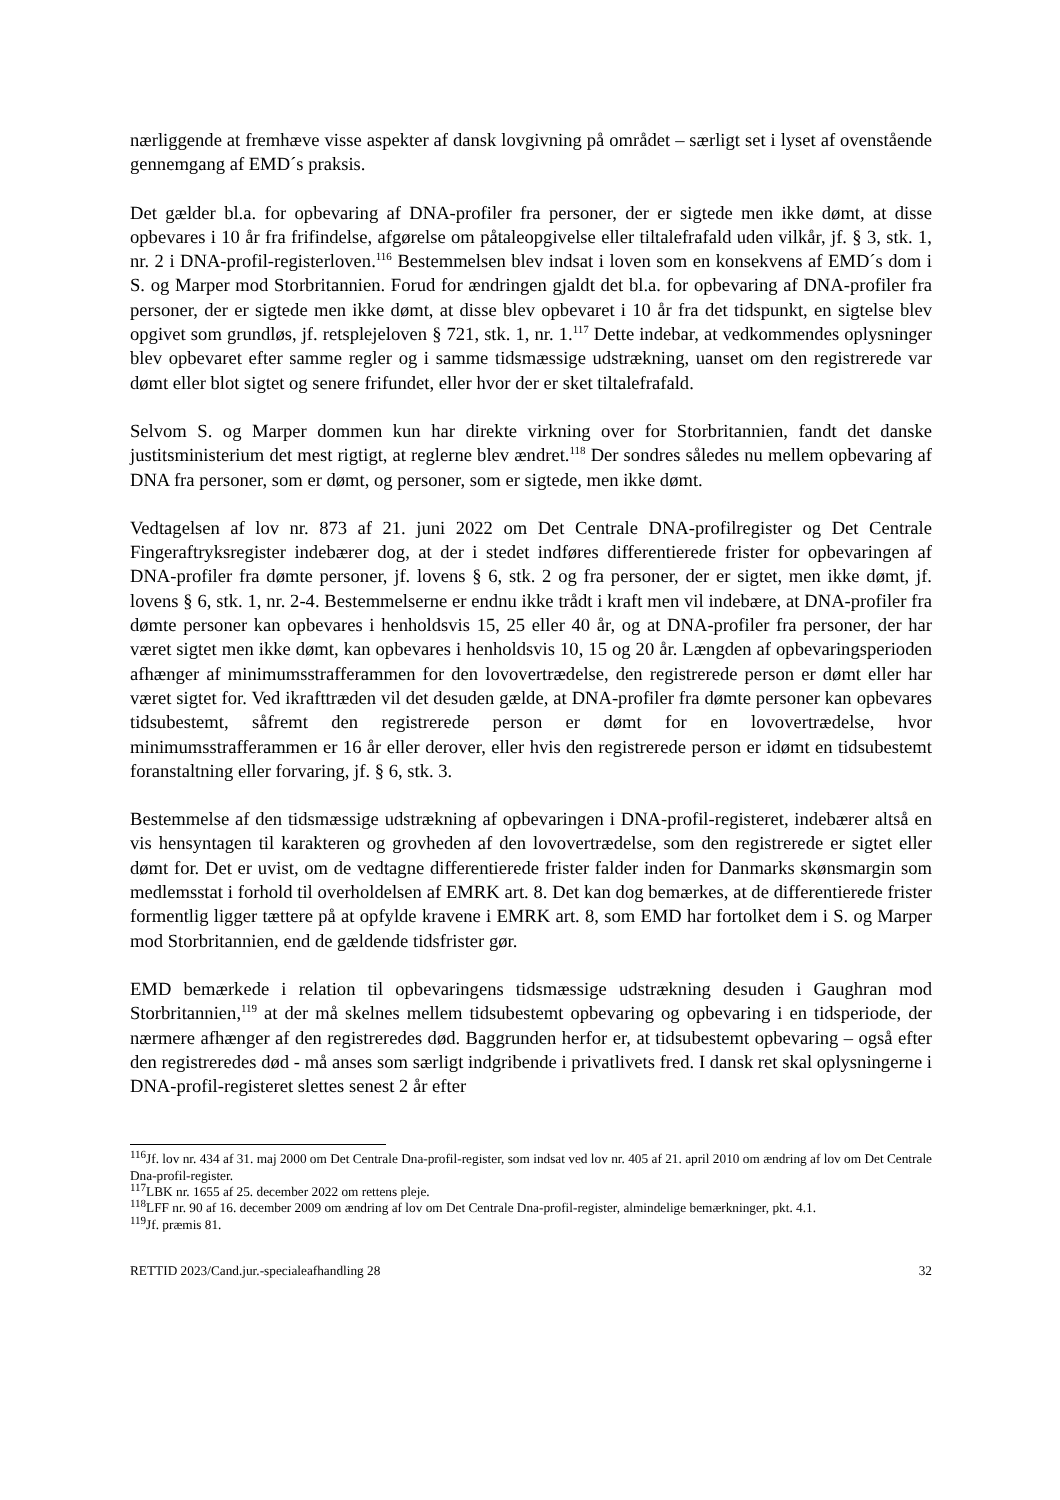nærliggende at fremhæve visse aspekter af dansk lovgivning på området – særligt set i lyset af ovenstående gennemgang af EMD´s praksis.
Det gælder bl.a. for opbevaring af DNA-profiler fra personer, der er sigtede men ikke dømt, at disse opbevares i 10 år fra frifindelse, afgørelse om påtaleopgivelse eller tiltalefrafald uden vilkår, jf. § 3, stk. 1, nr. 2 i DNA-profil-registerloven.<sup>116</sup> Bestemmelsen blev indsat i loven som en konsekvens af EMD´s dom i S. og Marper mod Storbritannien. Forud for ændringen gjaldt det bl.a. for opbevaring af DNA-profiler fra personer, der er sigtede men ikke dømt, at disse blev opbevaret i 10 år fra det tidspunkt, en sigtelse blev opgivet som grundløs, jf. retsplejeloven § 721, stk. 1, nr. 1.<sup>117</sup> Dette indebar, at vedkommendes oplysninger blev opbevaret efter samme regler og i samme tidsmæssige udstrækning, uanset om den registrerede var dømt eller blot sigtet og senere frifundet, eller hvor der er sket tiltalefrafald.
Selvom S. og Marper dommen kun har direkte virkning over for Storbritannien, fandt det danske justitsministerium det mest rigtigt, at reglerne blev ændret.<sup>118</sup> Der sondres således nu mellem opbevaring af DNA fra personer, som er dømt, og personer, som er sigtede, men ikke dømt.
Vedtagelsen af lov nr. 873 af 21. juni 2022 om Det Centrale DNA-profilregister og Det Centrale Fingeraftryksregister indebærer dog, at der i stedet indføres differentierede frister for opbevaringen af DNA-profiler fra dømte personer, jf. lovens § 6, stk. 2 og fra personer, der er sigtet, men ikke dømt, jf. lovens § 6, stk. 1, nr. 2-4. Bestemmelserne er endnu ikke trådt i kraft men vil indebære, at DNA-profiler fra dømte personer kan opbevares i henholdsvis 15, 25 eller 40 år, og at DNA-profiler fra personer, der har været sigtet men ikke dømt, kan opbevares i henholdsvis 10, 15 og 20 år. Længden af opbevaringsperioden afhænger af minimumsstrafferammen for den lovovertrædelse, den registrerede person er dømt eller har været sigtet for. Ved ikrafttræden vil det desuden gælde, at DNA-profiler fra dømte personer kan opbevares tidsubestemt, såfremt den registrerede person er dømt for en lovovertrædelse, hvor minimumsstrafferammen er 16 år eller derover, eller hvis den registrerede person er idømt en tidsubestemt foranstaltning eller forvaring, jf. § 6, stk. 3.
Bestemmelse af den tidsmæssige udstrækning af opbevaringen i DNA-profil-registeret, indebærer altså en vis hensyntagen til karakteren og grovheden af den lovovertrædelse, som den registrerede er sigtet eller dømt for. Det er uvist, om de vedtagne differentierede frister falder inden for Danmarks skønsmargin som medlemsstat i forhold til overholdelsen af EMRK art. 8. Det kan dog bemærkes, at de differentierede frister formentlig ligger tættere på at opfylde kravene i EMRK art. 8, som EMD har fortolket dem i S. og Marper mod Storbritannien, end de gældende tidsfrister gør.
EMD bemærkede i relation til opbevaringens tidsmæssige udstrækning desuden i Gaughran mod Storbritannien,<sup>119</sup> at der må skelnes mellem tidsubestemt opbevaring og opbevaring i en tidsperiode, der nærmere afhænger af den registreredes død. Baggrunden herfor er, at tidsubestemt opbevaring – også efter den registreredes død - må anses som særligt indgribende i privatlivets fred. I dansk ret skal oplysningerne i DNA-profil-registeret slettes senest 2 år efter
<sup>116</sup> Jf. lov nr. 434 af 31. maj 2000 om Det Centrale Dna-profil-register, som indsat ved lov nr. 405 af 21. april 2010 om ændring af lov om Det Centrale Dna-profil-register.
<sup>117</sup> LBK nr. 1655 af 25. december 2022 om rettens pleje.
<sup>118</sup> LFF nr. 90 af 16. december 2009 om ændring af lov om Det Centrale Dna-profil-register, almindelige bemærkninger, pkt. 4.1.
<sup>119</sup> Jf. præmis 81.
RETTID 2023/Cand.jur.-specialeafhandling 28 32